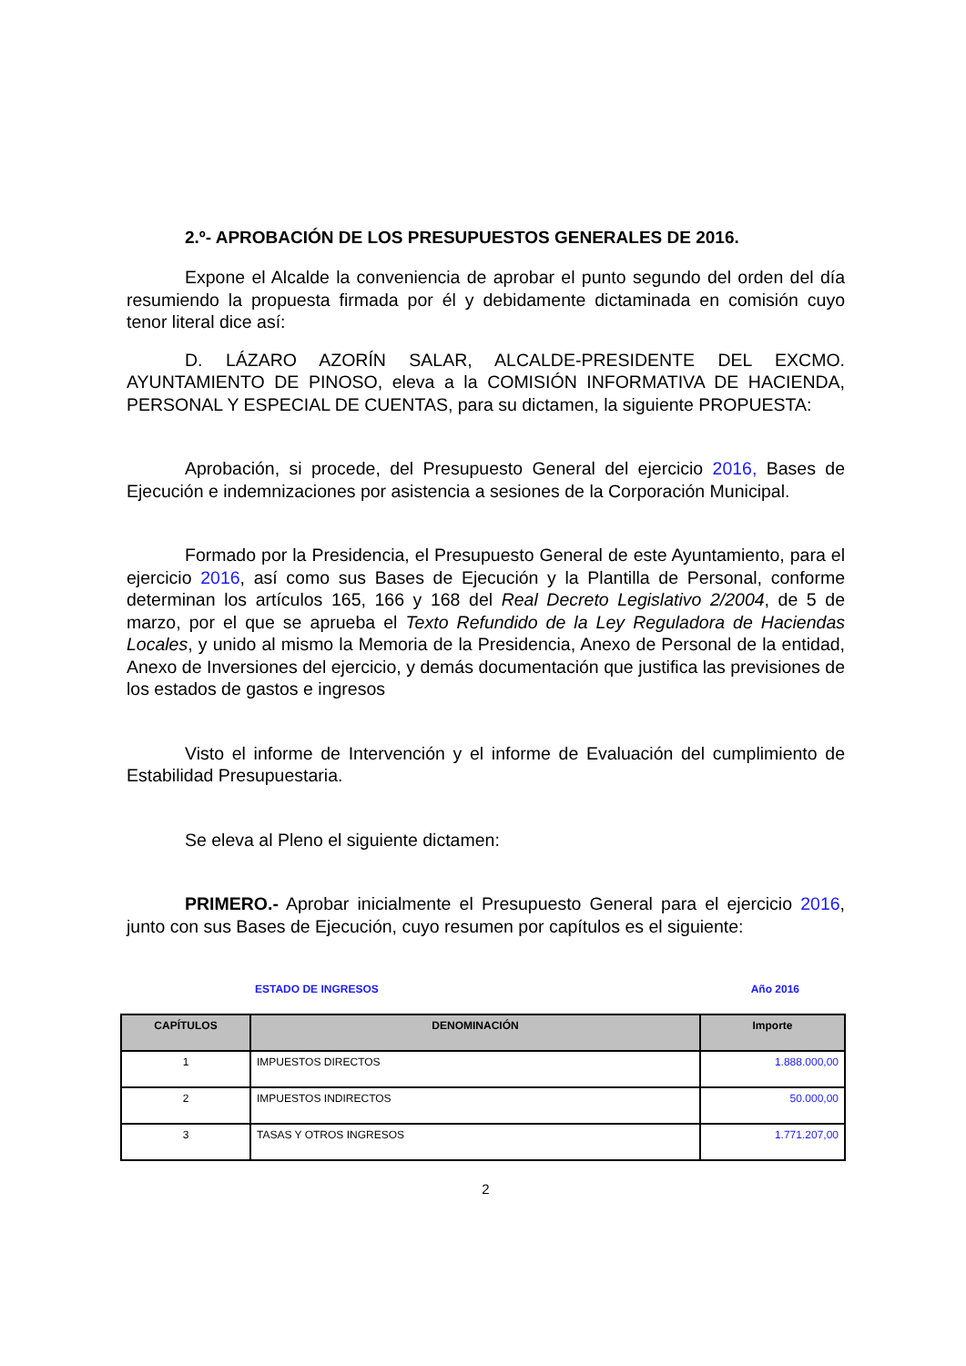2.º- APROBACIÓN DE LOS PRESUPUESTOS GENERALES DE 2016.
Expone el Alcalde la conveniencia de aprobar el punto segundo del orden del día resumiendo la propuesta firmada por él y debidamente dictaminada en comisión cuyo tenor literal dice así:
D. LÁZARO AZORÍN SALAR, ALCALDE-PRESIDENTE DEL EXCMO. AYUNTAMIENTO DE PINOSO, eleva a la COMISIÓN INFORMATIVA DE HACIENDA, PERSONAL Y ESPECIAL DE CUENTAS, para su dictamen, la siguiente PROPUESTA:
Aprobación, si procede, del Presupuesto General del ejercicio 2016, Bases de Ejecución e indemnizaciones por asistencia a sesiones de la Corporación Municipal.
Formado por la Presidencia, el Presupuesto General de este Ayuntamiento, para el ejercicio 2016, así como sus Bases de Ejecución y la Plantilla de Personal, conforme determinan los artículos 165, 166 y 168 del Real Decreto Legislativo 2/2004, de 5 de marzo, por el que se aprueba el Texto Refundido de la Ley Reguladora de Haciendas Locales, y unido al mismo la Memoria de la Presidencia, Anexo de Personal de la entidad, Anexo de Inversiones del ejercicio, y demás documentación que justifica las previsiones de los estados de gastos e ingresos
Visto el informe de Intervención y el informe de Evaluación del cumplimiento de Estabilidad Presupuestaria.
Se eleva al Pleno el siguiente dictamen:
PRIMERO.- Aprobar inicialmente el Presupuesto General para el ejercicio 2016, junto con sus Bases de Ejecución, cuyo resumen por capítulos es el siguiente:
ESTADO DE INGRESOS Año 2016
| CAPÍTULOS | DENOMINACIÓN | Importe |
| --- | --- | --- |
| 1 | IMPUESTOS DIRECTOS | 1.888.000,00 |
| 2 | IMPUESTOS INDIRECTOS | 50.000,00 |
| 3 | TASAS Y OTROS INGRESOS | 1.771.207,00 |
2